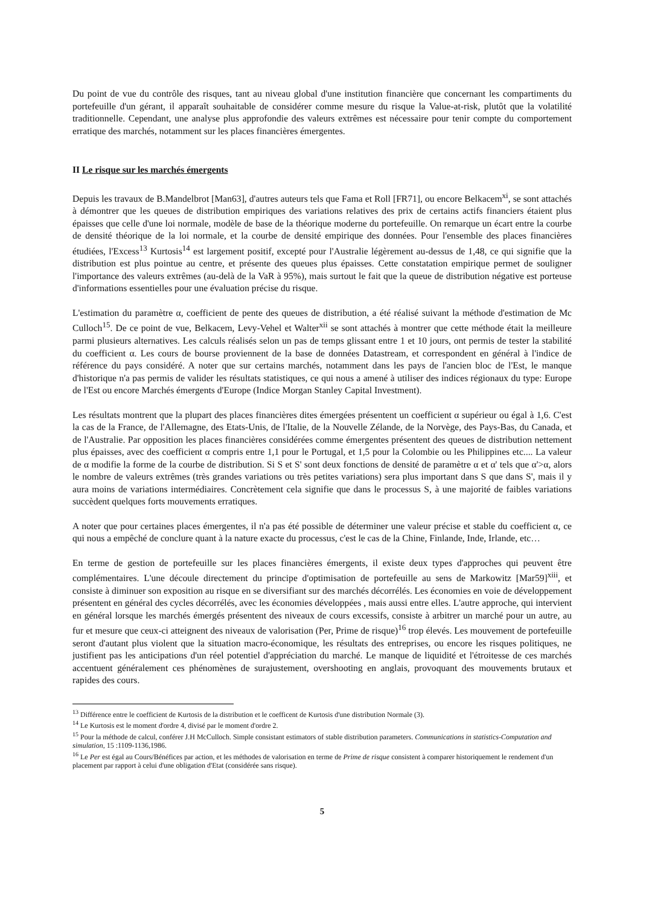Du point de vue du contrôle des risques, tant au niveau global d'une institution financière que concernant les compartiments du portefeuille d'un gérant, il apparaît souhaitable de considérer comme mesure du risque la Value-at-risk, plutôt que la volatilité traditionnelle. Cependant, une analyse plus approfondie des valeurs extrêmes est nécessaire pour tenir compte du comportement erratique des marchés, notamment sur les places financières émergentes.
II Le risque sur les marchés émergents
Depuis les travaux de B.Mandelbrot [Man63], d'autres auteurs tels que Fama et Roll [FR71], ou encore Belkacem<sup>xi</sup>, se sont attachés à démontrer que les queues de distribution empiriques des variations relatives des prix de certains actifs financiers étaient plus épaisses que celle d'une loi normale, modèle de base de la théorique moderne du portefeuille. On remarque un écart entre la courbe de densité théorique de la loi normale, et la courbe de densité empirique des données. Pour l'ensemble des places financières étudiées, l'Excess<sup>13</sup> Kurtosis<sup>14</sup> est largement positif, excepté pour l'Australie légèrement au-dessus de 1,48, ce qui signifie que la distribution est plus pointue au centre, et présente des queues plus épaisses. Cette constatation empirique permet de souligner l'importance des valeurs extrêmes (au-delà de la VaR à 95%), mais surtout le fait que la queue de distribution négative est porteuse d'informations essentielles pour une évaluation précise du risque.
L'estimation du paramètre α, coefficient de pente des queues de distribution, a été réalisé suivant la méthode d'estimation de Mc Culloch<sup>15</sup>. De ce point de vue, Belkacem, Levy-Vehel et Walter<sup>xii</sup> se sont attachés à montrer que cette méthode était la meilleure parmi plusieurs alternatives. Les calculs réalisés selon un pas de temps glissant entre 1 et 10 jours, ont permis de tester la stabilité du coefficient α. Les cours de bourse proviennent de la base de données Datastream, et correspondent en général à l'indice de référence du pays considéré. A noter que sur certains marchés, notamment dans les pays de l'ancien bloc de l'Est, le manque d'historique n'a pas permis de valider les résultats statistiques, ce qui nous a amené à utiliser des indices régionaux du type: Europe de l'Est ou encore Marchés émergents d'Europe (Indice Morgan Stanley Capital Investment).
Les résultats montrent que la plupart des places financières dites émergées présentent un coefficient α supérieur ou égal à 1,6. C'est la cas de la France, de l'Allemagne, des Etats-Unis, de l'Italie, de la Nouvelle Zélande, de la Norvège, des Pays-Bas, du Canada, et de l'Australie. Par opposition les places financières considérées comme émergentes présentent des queues de distribution nettement plus épaisses, avec des coefficient α compris entre 1,1 pour le Portugal, et 1,5 pour la Colombie ou les Philippines etc.... La valeur de α modifie la forme de la courbe de distribution. Si S et S' sont deux fonctions de densité de paramètre α et α' tels que α'>α, alors le nombre de valeurs extrêmes (très grandes variations ou très petites variations) sera plus important dans S que dans S', mais il y aura moins de variations intermédiaires. Concrètement cela signifie que dans le processus S, à une majorité de faibles variations succèdent quelques forts mouvements erratiques.
A noter que pour certaines places émergentes, il n'a pas été possible de déterminer une valeur précise et stable du coefficient α, ce qui nous a empêché de conclure quant à la nature exacte du processus, c'est le cas de la Chine, Finlande, Inde, Irlande, etc…
En terme de gestion de portefeuille sur les places financières émergents, il existe deux types d'approches qui peuvent être complémentaires. L'une découle directement du principe d'optimisation de portefeuille au sens de Markowitz [Mar59]<sup>xiii</sup>, et consiste à diminuer son exposition au risque en se diversifiant sur des marchés décorrélés. Les économies en voie de développement présentent en général des cycles décorrélés, avec les économies développées , mais aussi entre elles. L'autre approche, qui intervient en général lorsque les marchés émergés présentent des niveaux de cours excessifs, consiste à arbitrer un marché pour un autre, au fur et mesure que ceux-ci atteignent des niveaux de valorisation (Per, Prime de risque)<sup>16</sup> trop élevés. Les mouvement de portefeuille seront d'autant plus violent que la situation macro-économique, les résultats des entreprises, ou encore les risques politiques, ne justifient pas les anticipations d'un réel potentiel d'appréciation du marché. Le manque de liquidité et l'étroitesse de ces marchés accentuent généralement ces phénomènes de surajustement, overshooting en anglais, provoquant des mouvements brutaux et rapides des cours.
<sup>13</sup> Différence entre le coefficient de Kurtosis de la distribution et le coefficent de Kurtosis d'une distribution Normale (3).
<sup>14</sup> Le Kurtosis est le moment d'ordre 4, divisé par le moment d'ordre 2.
<sup>15</sup> Pour la méthode de calcul, conférer J.H McCulloch. Simple consistant estimators of stable distribution parameters. Communications in statistics-Computation and simulation, 15 :1109-1136,1986.
<sup>16</sup> Le Per est égal au Cours/Bénéfices par action, et les méthodes de valorisation en terme de Prime de risque consistent à comparer historiquement le rendement d'un placement par rapport à celui d'une obligation d'Etat (considérée sans risque).
5